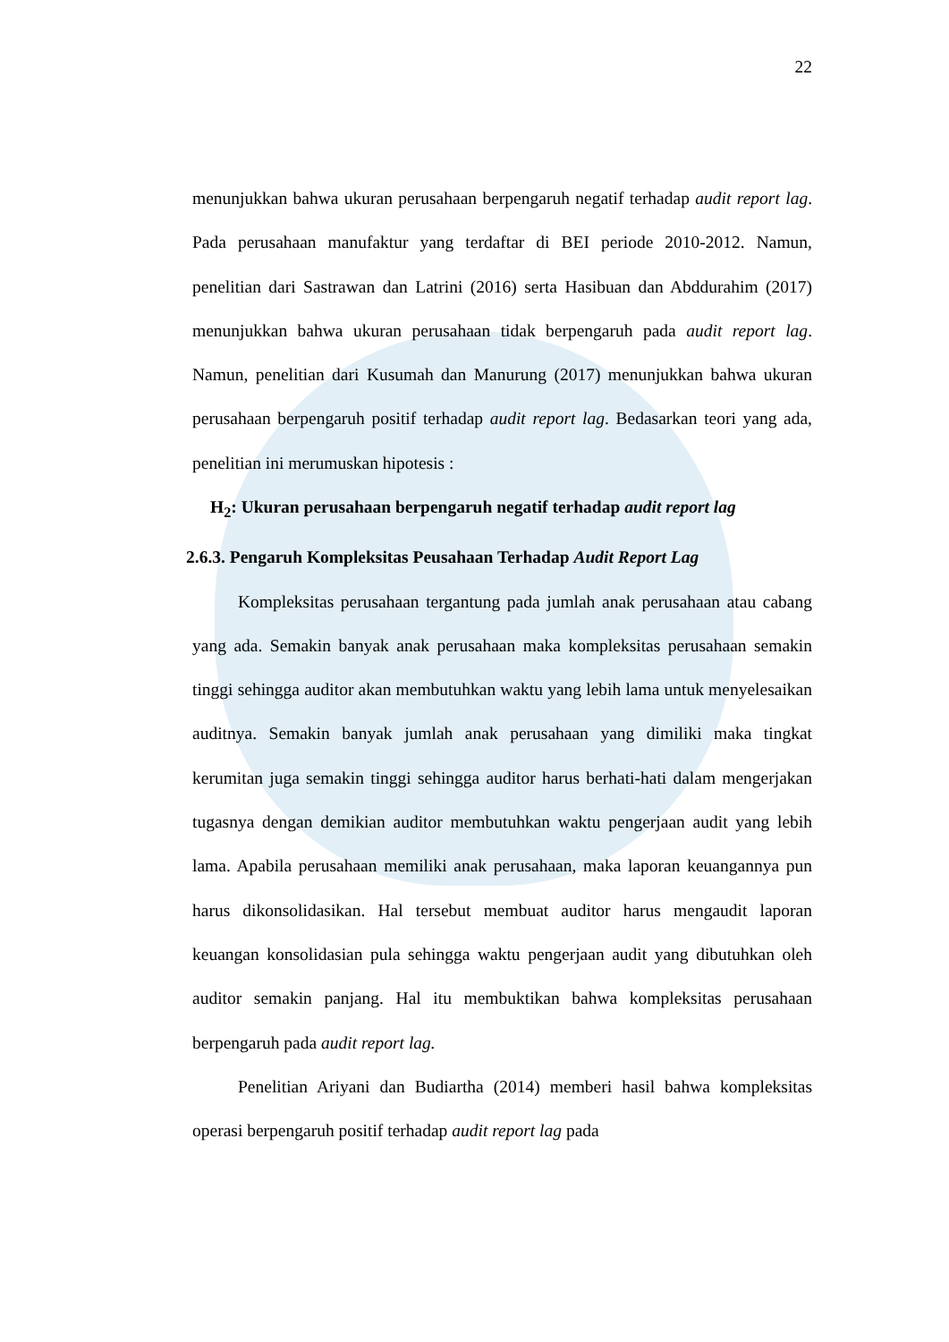22
menunjukkan bahwa ukuran perusahaan berpengaruh negatif terhadap audit report lag. Pada perusahaan manufaktur yang terdaftar di BEI periode 2010-2012. Namun, penelitian dari Sastrawan dan Latrini (2016) serta Hasibuan dan Abddurahim (2017) menunjukkan bahwa ukuran perusahaan tidak berpengaruh pada audit report lag. Namun, penelitian dari Kusumah dan Manurung (2017) menunjukkan bahwa ukuran perusahaan berpengaruh positif terhadap audit report lag. Bedasarkan teori yang ada, penelitian ini merumuskan hipotesis :
H<sub>2</sub>: Ukuran perusahaan berpengaruh negatif terhadap audit report lag
2.6.3. Pengaruh Kompleksitas Peusahaan Terhadap Audit Report Lag
Kompleksitas perusahaan tergantung pada jumlah anak perusahaan atau cabang yang ada. Semakin banyak anak perusahaan maka kompleksitas perusahaan semakin tinggi sehingga auditor akan membutuhkan waktu yang lebih lama untuk menyelesaikan auditnya. Semakin banyak jumlah anak perusahaan yang dimiliki maka tingkat kerumitan juga semakin tinggi sehingga auditor harus berhati-hati dalam mengerjakan tugasnya dengan demikian auditor membutuhkan waktu pengerjaan audit yang lebih lama. Apabila perusahaan memiliki anak perusahaan, maka laporan keuangannya pun harus dikonsolidasikan. Hal tersebut membuat auditor harus mengaudit laporan keuangan konsolidasian pula sehingga waktu pengerjaan audit yang dibutuhkan oleh auditor semakin panjang. Hal itu membuktikan bahwa kompleksitas perusahaan berpengaruh pada audit report lag.
Penelitian Ariyani dan Budiartha (2014) memberi hasil bahwa kompleksitas operasi berpengaruh positif terhadap audit report lag pada